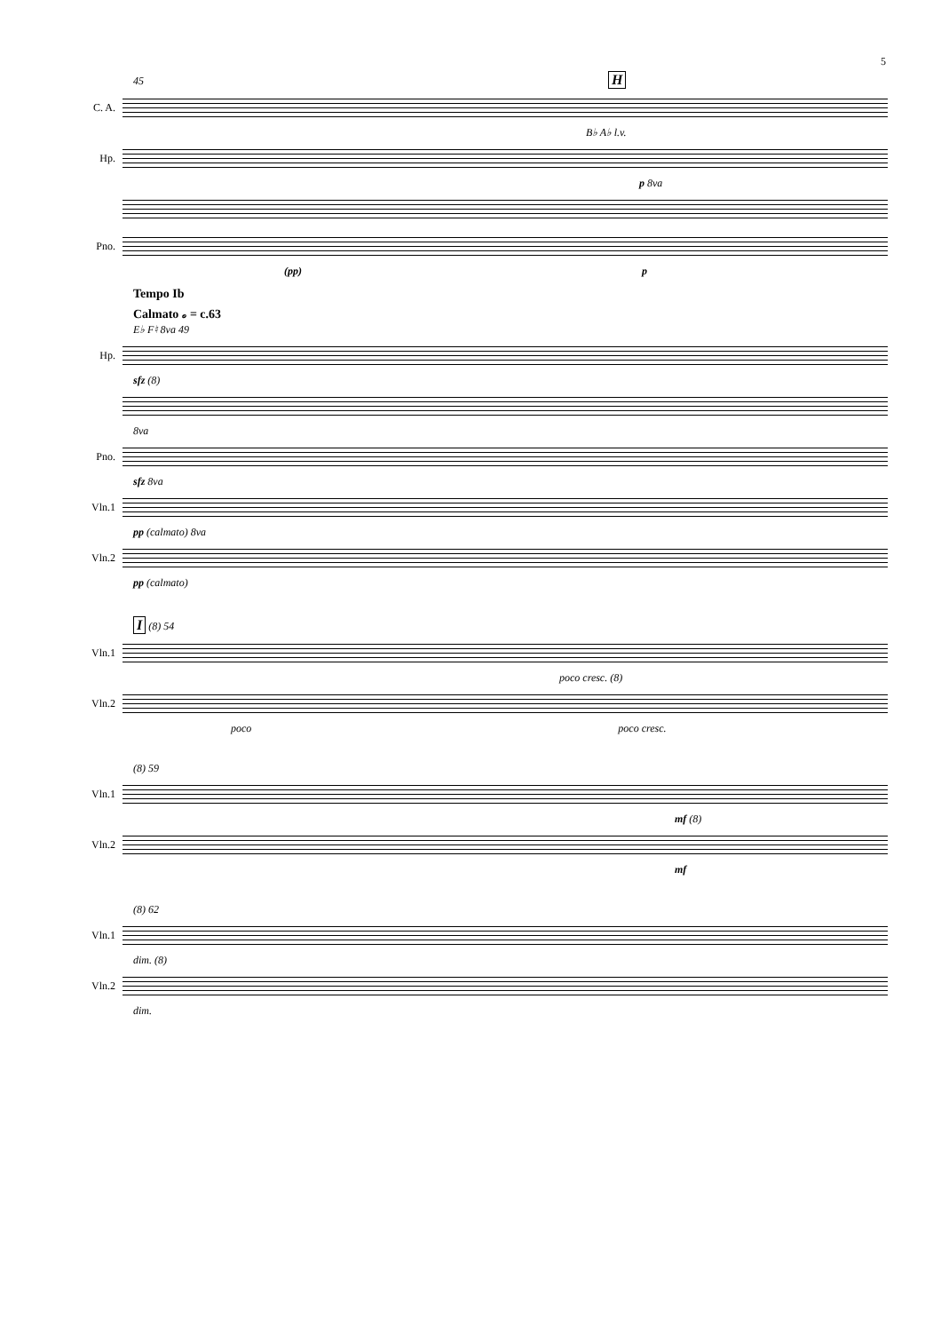5
45 H
C. A.
B♭ A♭ l.v.
Hp.
p 8va
Pno.
(pp) p
Tempo Ib
Calmato 𝅗 = c.63
E♭ F♮ 8va 49
Hp.
sfz (8)
8va
Pno.
sfz 8va
Vln.1
pp (calmato) 8va
Vln.2
pp (calmato)
I (8) 54
Vln.1
poco cresc. (8)
Vln.2
poco poco cresc.
(8) 59
Vln.1
mf (8)
Vln.2
mf
(8) 62
Vln.1
dim. (8)
Vln.2
dim.